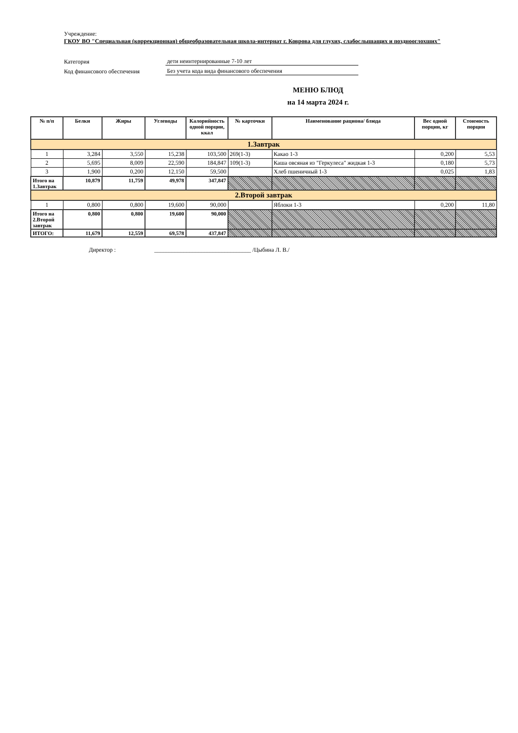Учреждение:
ГКОУ ВО "Специальная (коррекционная) общеобразовательная школа-интернат г. Коврова для глухих, слабослышащих и позднооглохших"
Категория дети неинтернированные 7-10 лет
Код финансового обеспечения Без учета кода вида финансового обеспечения
МЕНЮ БЛЮД
на 14 марта 2024 г.
| № п/п | Белки | Жиры | Углеводы | Калорийность одной порции, ккал | № карточки | Наименование рациона/ блюда | Вес одной порции, кг | Стоимость порции |
| --- | --- | --- | --- | --- | --- | --- | --- | --- |
| 1.Завтрак | | | | | | | | |
| 1 | 3,284 | 3,550 | 15,238 | 103,500 | 269(1-3) | Какао 1-3 | 0,200 | 5,53 |
| 2 | 5,695 | 8,009 | 22,590 | 184,847 | 109(1-3) | Каша овсяная из "Геркулеса" жидкая 1-3 | 0,180 | 5,73 |
| 3 | 1,900 | 0,200 | 12,150 | 59,500 | | Хлеб пшеничный 1-3 | 0,025 | 1,83 |
| Итого на 1.Завтрак | 10,879 | 11,759 | 49,978 | 347,847 | | | | |
| 2.Второй завтрак | | | | | | | | |
| 1 | 0,800 | 0,800 | 19,600 | 90,000 | | Яблоки 1-3 | 0,200 | 11,80 |
| Итого на 2.Второй завтрак | 0,800 | 0,800 | 19,600 | 90,000 | | | | |
| ИТОГО: | 11,679 | 12,559 | 69,578 | 437,847 | | | | |
Директор : _________________________________ /Цыбина Л. В./